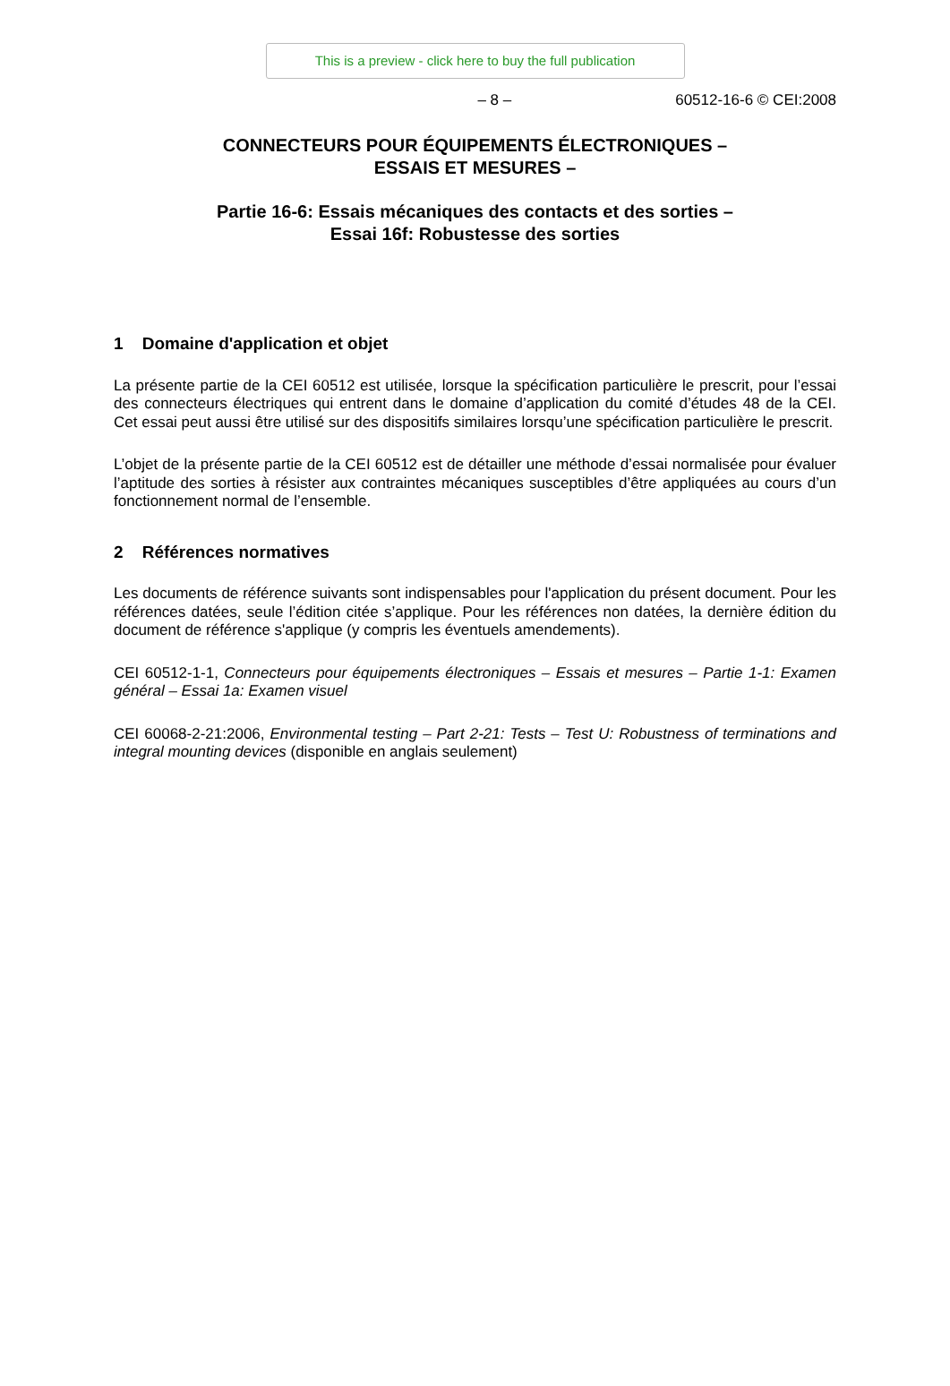This is a preview - click here to buy the full publication
– 8 – 60512-16-6 © CEI:2008
CONNECTEURS POUR ÉQUIPEMENTS ÉLECTRONIQUES –
ESSAIS ET MESURES –
Partie 16-6: Essais mécaniques des contacts et des sorties –
Essai 16f: Robustesse des sorties
1 Domaine d'application et objet
La présente partie de la CEI 60512 est utilisée, lorsque la spécification particulière le prescrit, pour l’essai des connecteurs électriques qui entrent dans le domaine d’application du comité d’études 48 de la CEI. Cet essai peut aussi être utilisé sur des dispositifs similaires lorsqu’une spécification particulière le prescrit.
L’objet de la présente partie de la CEI 60512 est de détailler une méthode d’essai normalisée pour évaluer l’aptitude des sorties à résister aux contraintes mécaniques susceptibles d’être appliquées au cours d’un fonctionnement normal de l’ensemble.
2 Références normatives
Les documents de référence suivants sont indispensables pour l'application du présent document. Pour les références datées, seule l’édition citée s’applique. Pour les références non datées, la dernière édition du document de référence s'applique (y compris les éventuels amendements).
CEI 60512-1-1, Connecteurs pour équipements électroniques – Essais et mesures – Partie 1-1: Examen général – Essai 1a: Examen visuel
CEI 60068-2-21:2006, Environmental testing – Part 2-21: Tests – Test U: Robustness of terminations and integral mounting devices (disponible en anglais seulement)